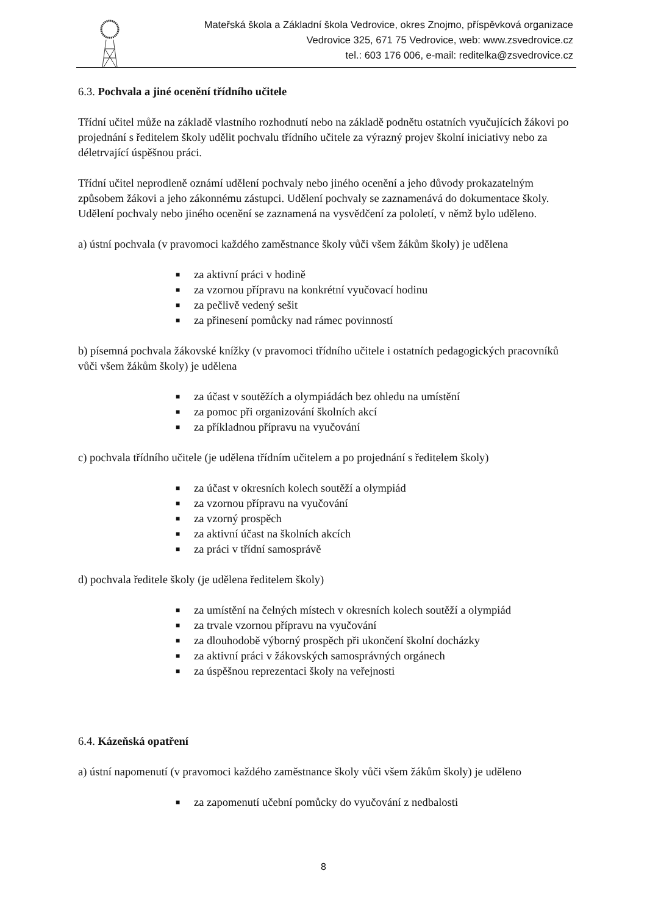Mateřská škola a Základní škola Vedrovice, okres Znojmo, příspěvková organizace
Vedrovice 325, 671 75 Vedrovice, web: www.zsvedrovice.cz
tel.: 603 176 006, e-mail: reditelka@zsvedrovice.cz
6.3. Pochvala a jiné ocenění třídního učitele
Třídní učitel může na základě vlastního rozhodnutí nebo na základě podnětu ostatních vyučujících žákovi po projednání s ředitelem školy udělit pochvalu třídního učitele za výrazný projev školní iniciativy nebo za déletrvající úspěšnou práci.
Třídní učitel neprodleně oznámí udělení pochvaly nebo jiného ocenění a jeho důvody prokazatelným způsobem žákovi a jeho zákonnému zástupci. Udělení pochvaly se zaznamenává do dokumentace školy. Udělení pochvaly nebo jiného ocenění se zaznamená na vysvědčení za pololetí, v němž bylo uděleno.
a) ústní pochvala (v pravomoci každého zaměstnance školy vůči všem žákům školy) je udělena
■ za aktivní práci v hodině
■ za vzornou přípravu na konkrétní vyučovací hodinu
■ za pečlivě vedený sešit
■ za přinesení pomůcky nad rámec povinností
b) písemná pochvala žákovské knížky (v pravomoci třídního učitele i ostatních pedagogických pracovníků vůči všem žákům školy) je udělena
■ za účast v soutěžích a olympiádách bez ohledu na umístění
■ za pomoc při organizování školních akcí
■ za příkladnou přípravu na vyučování
c) pochvala třídního učitele (je udělena třídním učitelem a po projednání s ředitelem školy)
■ za účast v okresních kolech soutěží a olympiád
■ za vzornou přípravu na vyučování
■ za vzorný prospěch
■ za aktivní účast na školních akcích
■ za práci v třídní samosprávě
d) pochvala ředitele školy (je udělena ředitelem školy)
■ za umístění na čelných místech v okresních kolech soutěží a olympiád
■ za trvale vzornou přípravu na vyučování
■ za dlouhodobě výborný prospěch při ukončení školní docházky
■ za aktivní práci v žákovských samosprávných orgánech
■ za úspěšnou reprezentaci školy na veřejnosti
6.4. Kázeňská opatření
a) ústní napomenutí (v pravomoci každého zaměstnance školy vůči všem žákům školy) je uděleno
■ za zapomenutí učební pomůcky do vyučování z nedbalosti
8